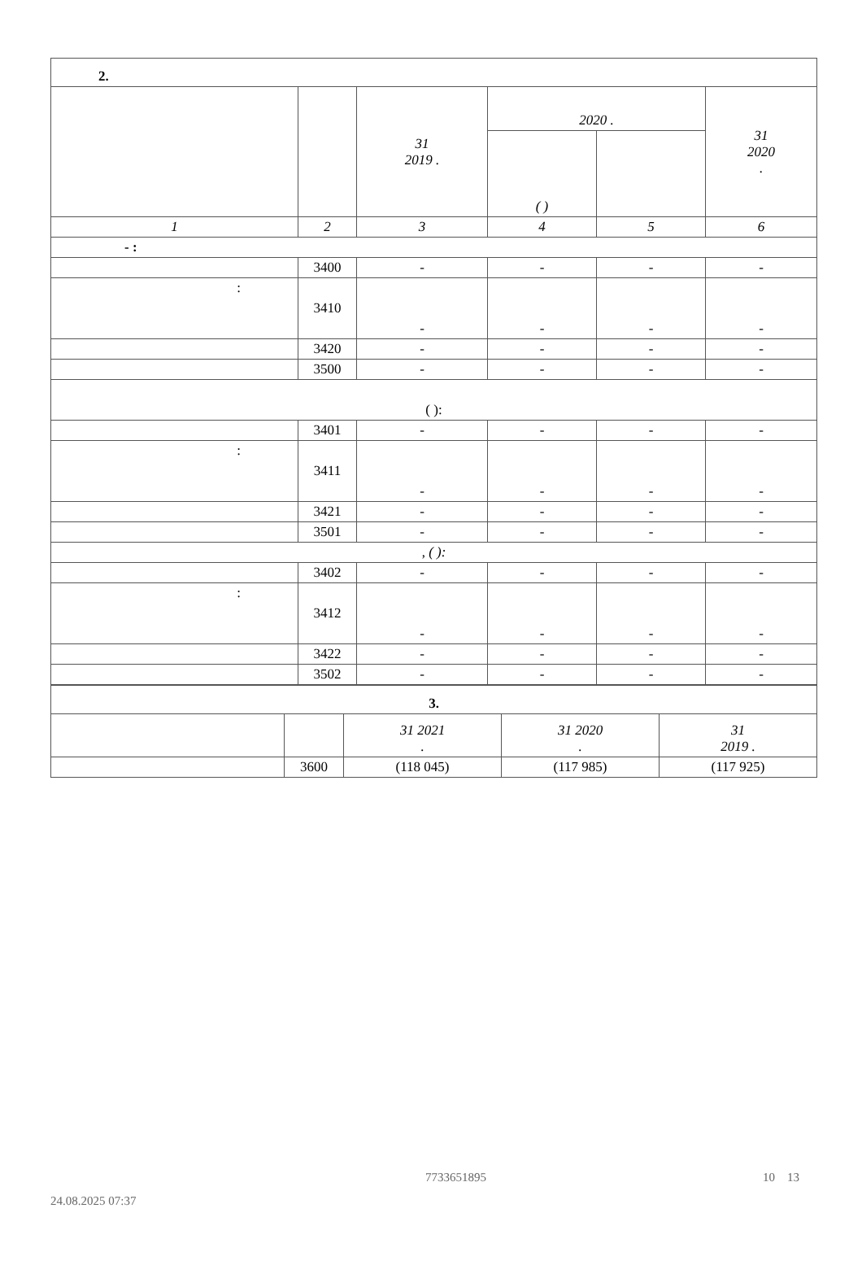| 2. | | | | | |
| | | 31 2019 . | 2020 . | | 31 2020 . |
| | | | ( ) | | |
| 1 | 2 | 3 | 4 | 5 | 6 |
| - : | | | | | |
| | 3400 | - | - | - | - |
| : | 3410 | - | - | - | - |
| | 3420 | - | - | - | - |
| | 3500 | - | - | - | - |
| ( ): | | | | | |
| | 3401 | - | - | - | - |
| : | 3411 | - | - | - | - |
| | 3421 | - | - | - | - |
| | 3501 | - | - | - | - |
| , ( ): | | | | | |
| | 3402 | - | - | - | - |
| : | 3412 | - | - | - | - |
| | 3422 | - | - | - | - |
| | 3502 | - | - | - | - |
| 3. | | | | |
| | | 31 2021 . | 31 2020 . | 31 2019 . |
| | 3600 | (118 045) | (117 985) | (117 925) |
7733651895 10 13
24.08.2025 07:37